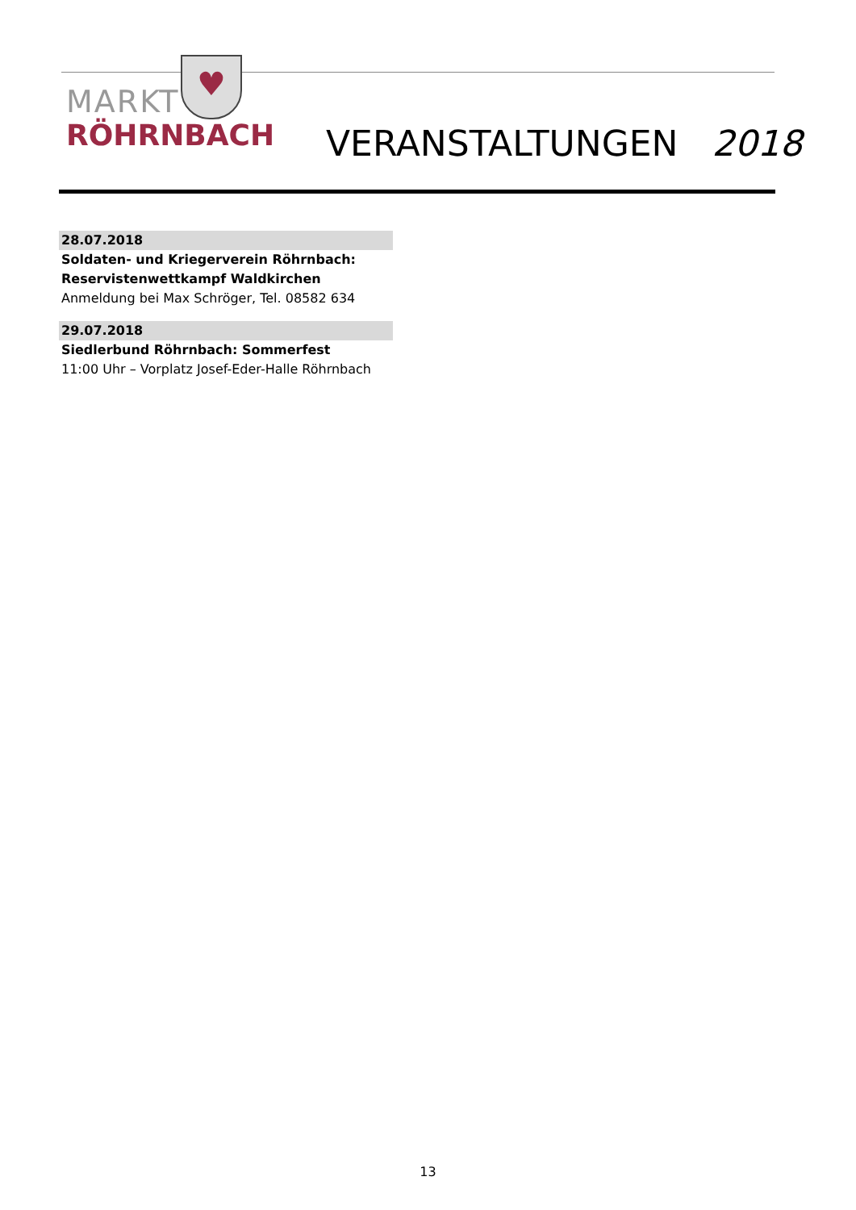♥
MARKT
RÖHRNBACH
VERANSTALTUNGEN 2018
28.07.2018
Soldaten- und Kriegerverein Röhrnbach:
Reservistenwettkampf Waldkirchen
Anmeldung bei Max Schröger, Tel. 08582 634
29.07.2018
Siedlerbund Röhrnbach: Sommerfest
11:00 Uhr – Vorplatz Josef-Eder-Halle Röhrnbach
13